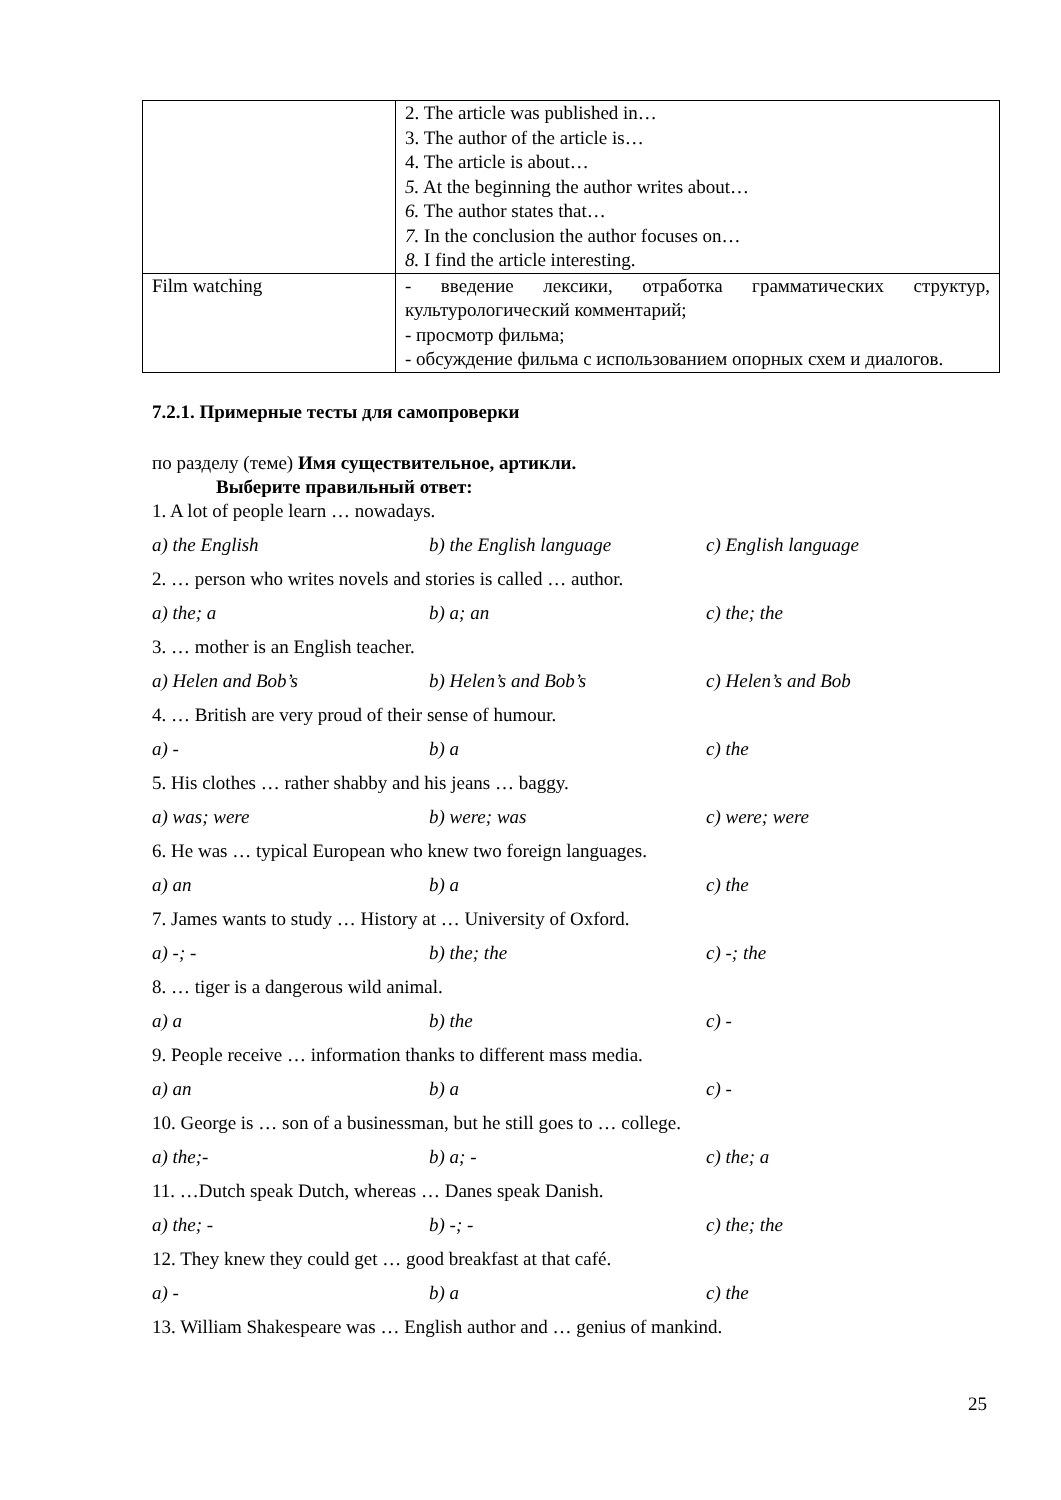| | 2. The article was published in… 3. The author of the article is… 4. The article is about… 5. At the beginning the author writes about… 6. The author states that… 7. In the conclusion the author focuses on… 8. I find the article interesting. |
| Film watching | - введение лексики, отработка грамматических структур, культурологический комментарий; - просмотр фильма; - обсуждение фильма с использованием опорных схем и диалогов. |
7.2.1. Примерные тесты для самопроверки
по разделу (теме) Имя существительное, артикли.
Выберите правильный ответ:
1. A lot of people learn … nowadays.
a) the English b) the English language c) English language
2. … person who writes novels and stories is called … author.
a) the; a b) a; an c) the; the
3. … mother is an English teacher.
a) Helen and Bob’s b) Helen’s and Bob’s c) Helen’s and Bob
4. … British are very proud of their sense of humour.
a) - b) a c) the
5. His clothes … rather shabby and his jeans … baggy.
a) was; were b) were; was c) were; were
6. He was … typical European who knew two foreign languages.
a) an b) a c) the
7. James wants to study … History at … University of Oxford.
a) -; - b) the; the c) -; the
8. … tiger is a dangerous wild animal.
a) a b) the c) -
9. People receive … information thanks to different mass media.
a) an b) a c) -
10. George is … son of a businessman, but he still goes to … college.
a) the;- b) a; - c) the; a
11. …Dutch speak Dutch, whereas … Danes speak Danish.
a) the; - b) -; - c) the; the
12. They knew they could get … good breakfast at that café.
a) - b) a c) the
13. William Shakespeare was … English author and … genius of mankind.
25